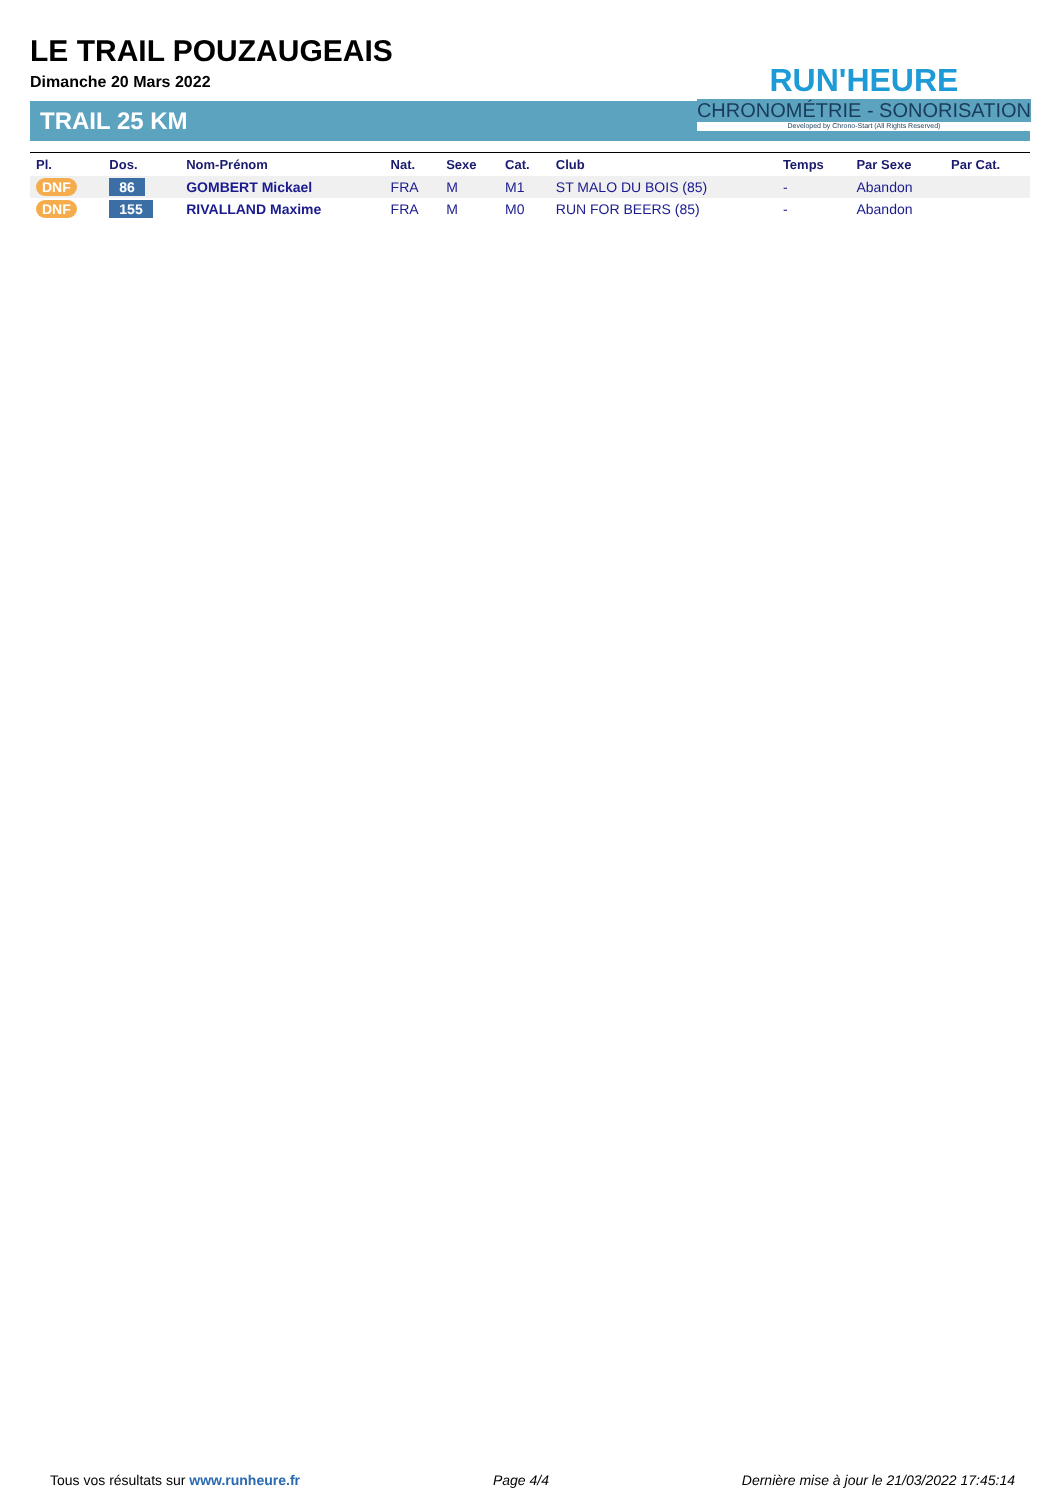LE TRAIL POUZAUGEAIS
Dimanche 20 Mars 2022
TRAIL 25 KM
RUN'HEURE
CHRONOMÉTRIE - SONORISATION
Developed by Chrono-Start (All Rights Reserved)
| Pl. | Dos. | Nom-Prénom | Nat. | Sexe | Cat. | Club | Temps | Par Sexe | Par Cat. |
| --- | --- | --- | --- | --- | --- | --- | --- | --- | --- |
| DNF | 86 | GOMBERT Mickael | FRA | M | M1 | ST MALO DU BOIS (85) | - | Abandon | |
| DNF | 155 | RIVALLAND Maxime | FRA | M | M0 | RUN FOR BEERS (85) | - | Abandon | |
Tous vos résultats sur www.runheure.fr Page 4/4 Dernière mise à jour le 21/03/2022 17:45:14